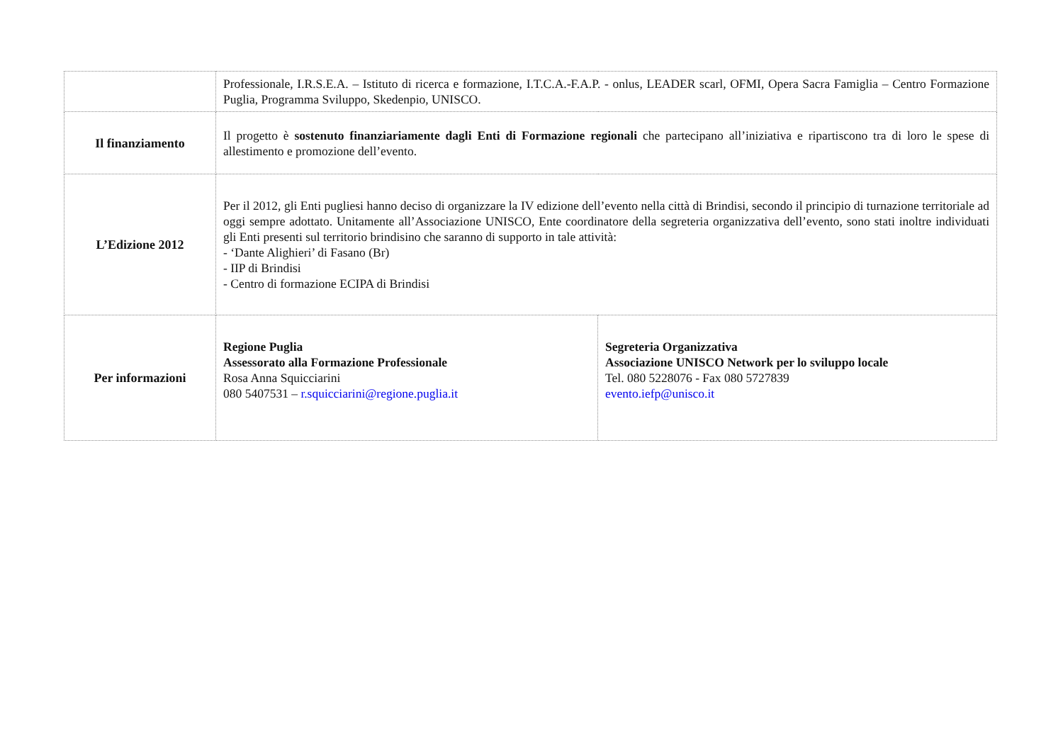| | Professionale, I.R.S.E.A. – Istituto di ricerca e formazione, I.T.C.A.-F.A.P. - onlus, LEADER scarl, OFMI, Opera Sacra Famiglia – Centro Formazione Puglia, Programma Sviluppo, Skedenpio, UNISCO. | |
| Il finanziamento | Il progetto è sostenuto finanziariamente dagli Enti di Formazione regionali che partecipano all’iniziativa e ripartiscono tra di loro le spese di allestimento e promozione dell’evento. | |
| L’Edizione 2012 | Per il 2012, gli Enti pugliesi hanno deciso di organizzare la IV edizione dell’evento nella città di Brindisi, secondo il principio di turnazione territoriale ad oggi sempre adottato. Unitamente all’Associazione UNISCO, Ente coordinatore della segreteria organizzativa dell’evento, sono stati inoltre individuati gli Enti presenti sul territorio brindisino che saranno di supporto in tale attività: - ‘Dante Alighieri’ di Fasano (Br) - IIP di Brindisi - Centro di formazione ECIPA di Brindisi | |
| Per informazioni | Regione Puglia Assessorato alla Formazione Professionale Rosa Anna Squicciarini 080 5407531 – r.squicciarini@regione.puglia.it | Segreteria Organizzativa Associazione UNISCO Network per lo sviluppo locale Tel. 080 5228076 - Fax 080 5727839 evento.iefp@unisco.it |